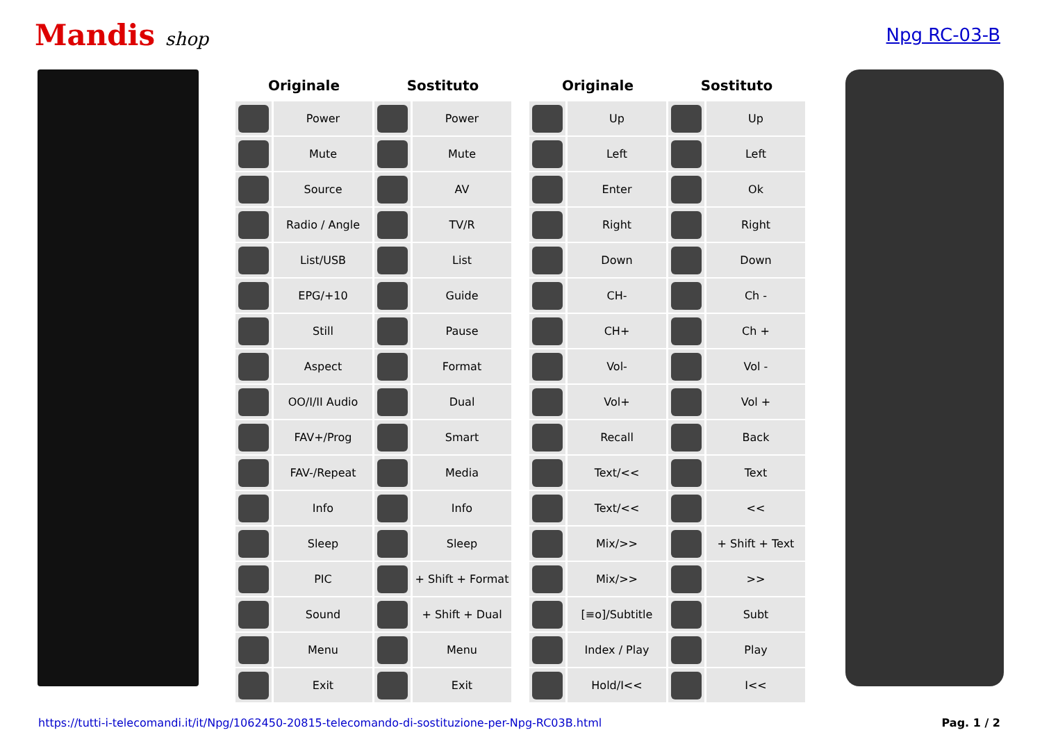Mandis shop Npg RC-03-B
| Originale | | Sostituto | | | Originale | | Sostituto | |
| --- | --- | --- | --- | --- | --- | --- | --- | --- |
| | Power | | Power | | | Up | | Up |
| | Mute | | Mute | | | Left | | Left |
| | Source | | AV | | | Enter | | Ok |
| | Radio / Angle | | TV/R | | | Right | | Right |
| | List/USB | | List | | | Down | | Down |
| | EPG/+10 | | Guide | | | CH- | | Ch - |
| | Still | | Pause | | | CH+ | | Ch + |
| | Aspect | | Format | | | Vol- | | Vol - |
| | OO/I/II Audio | | Dual | | | Vol+ | | Vol + |
| | FAV+/Prog | | Smart | | | Recall | | Back |
| | FAV-/Repeat | | Media | | | Text/<< | | Text |
| | Info | | Info | | | Text/<< | | << |
| | Sleep | | Sleep | | | Mix/>> | | + Shift + Text |
| | PIC | | + Shift + Format | | | Mix/>> | | >> |
| | Sound | | + Shift + Dual | | | [≡o]/Subtitle | | Subt |
| | Menu | | Menu | | | Index / Play | | Play |
| | Exit | | Exit | | | Hold/I<< | | I<< |
https://tutti-i-telecomandi.it/it/Npg/1062450-20815-telecomando-di-sostituzione-per-Npg-RC03B.html Pag. 1 / 2